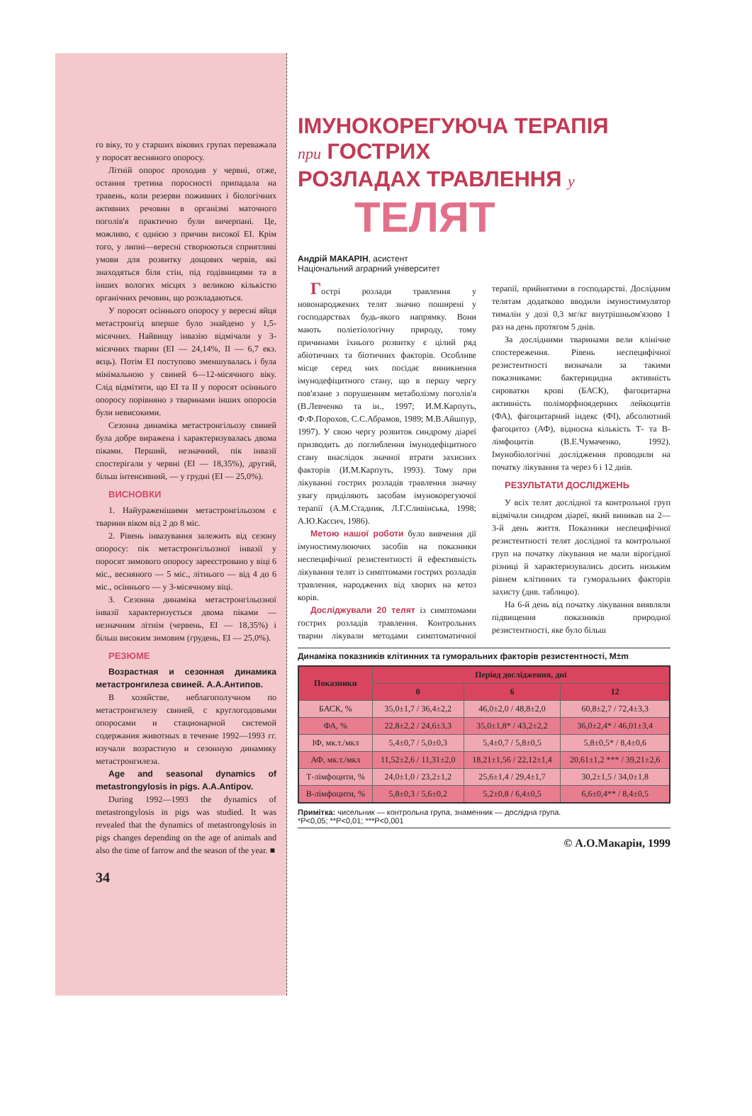го віку, то у старших вікових групах переважала у поросят весняного опоросу.
Літній опорос проходив у червні, отже, остання третина поросності припадала на травень, коли резерви поживних і біологічних активних речовин в організмі маточного поголів'я практично були вичерпані. Це, можливо, є однією з причин високої ЕІ. Крім того, у липні—вересні створюються сприятливі умови для розвитку дощових червів, які знаходяться біля стін, під годівницями та в інших вологих місцях з великою кількістю органічних речовин, що розкладаються.
У поросят осіннього опоросу у вересні яйця метастронгід вперше було знайдено у 1,5-місячних. Найвищу інвазію відмічали у 3-місячних тварин (ЕІ — 24,14%, ІІ — 6,7 екз. яєць). Потім ЕІ поступово зменшувалась і була мінімальною у свиней 6—12-місячного віку. Слід відмітити, що ЕІ та ІІ у поросят осіннього опоросу порівняно з тваринами інших опоросів були невисокими.
Сезонна динаміка метастронгільозу свиней була добре виражена і характеризувалась двома піками. Перший, незначний, пік інвазії спостерігали у червні (ЕІ — 18,35%), другий, більш інтенсивний, — у грудні (ЕІ — 25,0%).
ВИСНОВКИ
1. Найураженішими метастронгільозом є тварини віком від 2 до 8 міс.
2. Рівень інвазування залежить від сезону опоросу: пік метастронгільозної інвазії у поросят зимового опоросу зареєстровано у віці 6 міс., весняного — 5 міс., літнього — від 4 до 6 міс., осіннього — у 3-місячному віці.
3. Сезонна динаміка метастронгільозної інвазії характеризується двома піками — незначним літнім (червень, ЕІ — 18,35%) і більш високим зимовим (грудень, ЕІ — 25,0%).
РЕЗЮМЕ
Возрастная и сезонная динамика метастронгилеза свиней. А.А.Антипов.
В хозяйстве, неблагополучном по метастронгилезу свиней, с круглогодовыми опоросами и стационарной системой содержания животных в течение 1992—1993 гг. изучали возрастную и сезонную динамику метастронгилеза.
Age and seasonal dynamics of metastrongylosis in pigs. A.A.Antipov.
During 1992—1993 the dynamics of metastrongylosis in pigs was studied. It was revealed that the dynamics of metastrongylosis in pigs changes depending on the age of animals and also the time of farrow and the season of the year. ■
34
ІМУНОКОРЕГУЮЧА ТЕРАПІЯ
при ГОСТРИХ
РОЗЛАДАХ ТРАВЛЕННЯ у
ТЕЛЯТ
Андрій МАКАРІН, асистент
Національний аграрний університет
Гострі розлади травлення у новонароджених телят значно поширені у господарствах будь-якого напрямку. Вони мають поліетіологічну природу, тому причинами їхнього розвитку є цілий ряд абіотичних та біотичних факторів. Особливе місце серед них посідає виникнення імунодефіцитного стану, що в першу чергу пов'язане з порушенням метаболізму поголів'я (В.Левченко та ін., 1997; И.М.Карпуть, Ф.Ф.Порохов, С.С.Абрамов, 1989; М.В.Айшпур, 1997). У свою чергу розвиток синдрому діареї призводить до поглиблення імунодефіцитного стану внаслідок значної втрати захисних факторів (И.М.Карпуть, 1993). Тому при лікуванні гострих розладів травлення значну увагу приділяють засобам імунокорегуючої терапії (А.М.Стадник, Л.Г.Сливінська, 1998; А.Ю.Кассич, 1986).
Метою нашої роботи було вивчення дії імуностимулюючих засобів на показники неспецифічної резистентності й ефективність лікування телят із симптомами гострих розладів травлення, народжених від хворих на кетоз корів.
Досліджували 20 телят із симптомами гострих розладів травлення. Контрольних тварин лікували методами симптоматичної терапії, прийнятими в господарстві. Дослідним телятам додатково вводили імуностимулятор тималін у дозі 0,3 мг/кг внутрішньом'язово 1 раз на день протягом 5 днів.
За дослідними тваринами вели клінічне спостереження. Рівень неспецифічної резистентності визначали за такими показниками: бактерицидна активність сироватки крові (БАСК), фагоцитарна активність поліморфноядерних лейкоцитів (ФА), фагоцитарний індекс (ФІ), абсолютний фагоцитоз (АФ), відносна кількість Т- та В- лімфоцитів (В.Е.Чумаченко, 1992). Імунобіологічні дослідження проводили на початку лікування та через 6 і 12 днів.
РЕЗУЛЬТАТИ ДОСЛІДЖЕНЬ
У всіх телят дослідної та контрольної груп відмічали синдром діареї, який виникав на 2—3-й день життя. Показники неспецифічної резистентності телят дослідної та контрольної груп на початку лікування не мали вірогідної різниці й характеризувались досить низьким рівнем клітинних та гуморальних факторів захисту (див. таблицю).
На 6-й день від початку лікування виявляли підвищення показників природної резистентності, яке було більш
Динаміка показників клітинних та гуморальних факторів резистентності, M±m
| Показники | Період дослідження, дні | | |
| --- | --- | --- | --- |
| | 0 | 6 | 12 |
| БАСК, % | 35,0±1,7 / 36,4±2,2 | 46,0±2,0 / 48,8±2,0 | 60,8±2,7 / 72,4±3,3 |
| ФА, % | 22,8±2,2 / 24,6±3,3 | 35,0±1,8* / 43,2±2,2 | 36,0±2,4* / 46,01±3,4 |
| ІФ, мк.т./мкл | 5,4±0,7 / 5,0±0,3 | 5,4±0,7 / 5,8±0,5 | 5,8±0,5* / 8,4±0,6 |
| АФ, мк.т./мкл | 11,52±2,6 / 11,31±2,0 | 18,21±1,56 / 22,12±1,4 | 20,61±1,2 *** / 39,21±2,6 |
| Т-лімфоцити, % | 24,0±1,0 / 23,2±1,2 | 25,6±1,4 / 29,4±1,7 | 30,2±1,5 / 34,0±1,8 |
| В-лімфоцити, % | 5,8±0,3 / 5,6±0,2 | 5,2±0,8 / 6,4±0,5 | 6,6±0,4** / 8,4±0,5 |
Примітка: чисельник — контрольна група, знаменник — дослідна група.
*P<0,05; **P<0,01; ***P<0,001
© А.О.Макарін, 1999